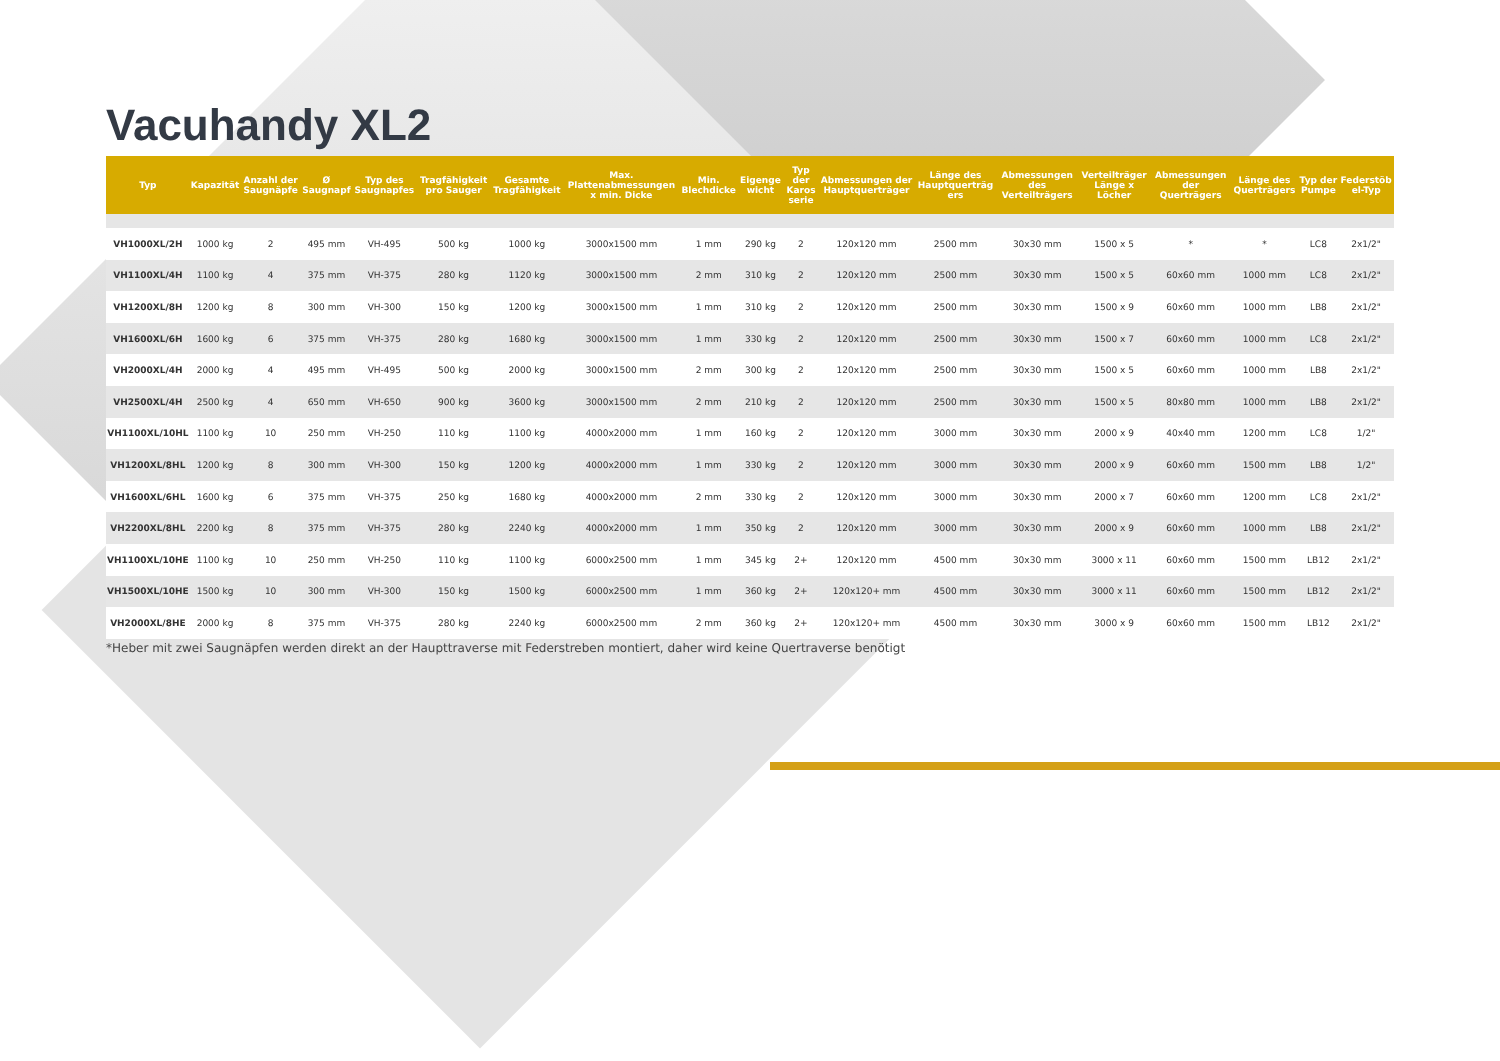Vacuhandy XL2
| Typ | Kapazität | Anzahl der Saugnäpfe | Ø Saugnapf | Typ des Saugnapfes | Tragfähigkeit pro Sauger | Gesamte Tragfähigkeit | Max. Plattenabmessungen x min. Dicke | Min. Blechdicke | Eigenge wicht | Typ der Karos serie | Abmessungen der Hauptquerträger | Länge des Hauptquerträg ers | Abmessungen des Verteilträgers | Verteilträger Länge x Löcher | Abmessungen der Querträgers | Länge des Querträgers | Typ der Pumpe | Federstöb el-Typ |
| --- | --- | --- | --- | --- | --- | --- | --- | --- | --- | --- | --- | --- | --- | --- | --- | --- | --- | --- |
| VH1000XL/2H | 1000 kg | 2 | 495 mm | VH-495 | 500 kg | 1000 kg | 3000x1500 mm | 1 mm | 290 kg | 2 | 120x120 mm | 2500 mm | 30x30 mm | 1500 x 5 | * | * | LC8 | 2x1/2" |
| VH1100XL/4H | 1100 kg | 4 | 375 mm | VH-375 | 280 kg | 1120 kg | 3000x1500 mm | 2 mm | 310 kg | 2 | 120x120 mm | 2500 mm | 30x30 mm | 1500 x 5 | 60x60 mm | 1000 mm | LC8 | 2x1/2" |
| VH1200XL/8H | 1200 kg | 8 | 300 mm | VH-300 | 150 kg | 1200 kg | 3000x1500 mm | 1 mm | 310 kg | 2 | 120x120 mm | 2500 mm | 30x30 mm | 1500 x 9 | 60x60 mm | 1000 mm | LB8 | 2x1/2" |
| VH1600XL/6H | 1600 kg | 6 | 375 mm | VH-375 | 280 kg | 1680 kg | 3000x1500 mm | 1 mm | 330 kg | 2 | 120x120 mm | 2500 mm | 30x30 mm | 1500 x 7 | 60x60 mm | 1000 mm | LC8 | 2x1/2" |
| VH2000XL/4H | 2000 kg | 4 | 495 mm | VH-495 | 500 kg | 2000 kg | 3000x1500 mm | 2 mm | 300 kg | 2 | 120x120 mm | 2500 mm | 30x30 mm | 1500 x 5 | 60x60 mm | 1000 mm | LB8 | 2x1/2" |
| VH2500XL/4H | 2500 kg | 4 | 650 mm | VH-650 | 900 kg | 3600 kg | 3000x1500 mm | 2 mm | 210 kg | 2 | 120x120 mm | 2500 mm | 30x30 mm | 1500 x 5 | 80x80 mm | 1000 mm | LB8 | 2x1/2" |
| VH1100XL/10HL | 1100 kg | 10 | 250 mm | VH-250 | 110 kg | 1100 kg | 4000x2000 mm | 1 mm | 160 kg | 2 | 120x120 mm | 3000 mm | 30x30 mm | 2000 x 9 | 40x40 mm | 1200 mm | LC8 | 1/2" |
| VH1200XL/8HL | 1200 kg | 8 | 300 mm | VH-300 | 150 kg | 1200 kg | 4000x2000 mm | 1 mm | 330 kg | 2 | 120x120 mm | 3000 mm | 30x30 mm | 2000 x 9 | 60x60 mm | 1500 mm | LB8 | 1/2" |
| VH1600XL/6HL | 1600 kg | 6 | 375 mm | VH-375 | 250 kg | 1680 kg | 4000x2000 mm | 2 mm | 330 kg | 2 | 120x120 mm | 3000 mm | 30x30 mm | 2000 x 7 | 60x60 mm | 1200 mm | LC8 | 2x1/2" |
| VH2200XL/8HL | 2200 kg | 8 | 375 mm | VH-375 | 280 kg | 2240 kg | 4000x2000 mm | 1 mm | 350 kg | 2 | 120x120 mm | 3000 mm | 30x30 mm | 2000 x 9 | 60x60 mm | 1000 mm | LB8 | 2x1/2" |
| VH1100XL/10HE | 1100 kg | 10 | 250 mm | VH-250 | 110 kg | 1100 kg | 6000x2500 mm | 1 mm | 345 kg | 2+ | 120x120 mm | 4500 mm | 30x30 mm | 3000 x 11 | 60x60 mm | 1500 mm | LB12 | 2x1/2" |
| VH1500XL/10HE | 1500 kg | 10 | 300 mm | VH-300 | 150 kg | 1500 kg | 6000x2500 mm | 1 mm | 360 kg | 2+ | 120x120+ mm | 4500 mm | 30x30 mm | 3000 x 11 | 60x60 mm | 1500 mm | LB12 | 2x1/2" |
| VH2000XL/8HE | 2000 kg | 8 | 375 mm | VH-375 | 280 kg | 2240 kg | 6000x2500 mm | 2 mm | 360 kg | 2+ | 120x120+ mm | 4500 mm | 30x30 mm | 3000 x 9 | 60x60 mm | 1500 mm | LB12 | 2x1/2" |
*Heber mit zwei Saugnäpfen werden direkt an der Haupttraverse mit Federstreben montiert, daher wird keine Quertraverse benötigt